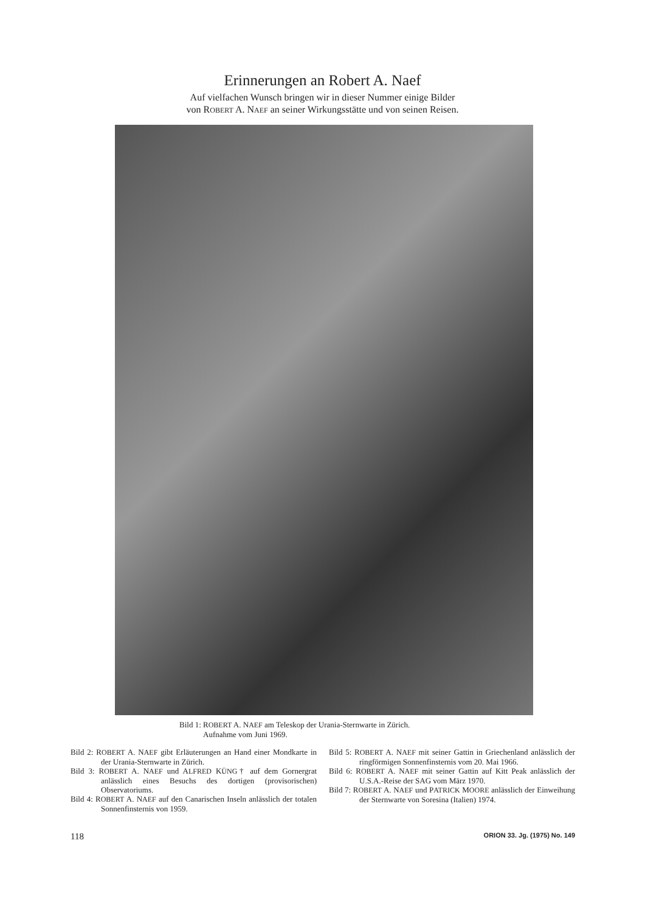Erinnerungen an Robert A. Naef
Auf vielfachen Wunsch bringen wir in dieser Nummer einige Bilder
von ROBERT A. NAEF an seiner Wirkungsstätte und von seinen Reisen.
Bild 1: ROBERT A. NAEF am Teleskop der Urania-Sternwarte in Zürich.
Aufnahme vom Juni 1969.
Bild 2: ROBERT A. NAEF gibt Erläuterungen an Hand einer Mondkarte in der Urania-Sternwarte in Zürich.
Bild 3: ROBERT A. NAEF und ALFRED KÜNG† auf dem Gornergrat anlässlich eines Besuchs des dortigen (provisorischen) Observatoriums.
Bild 4: ROBERT A. NAEF auf den Canarischen Inseln anlässlich der totalen Sonnenfinsternis von 1959.
Bild 5: ROBERT A. NAEF mit seiner Gattin in Griechenland anlässlich der ringförmigen Sonnenfinsternis vom 20. Mai 1966.
Bild 6: ROBERT A. NAEF mit seiner Gattin auf Kitt Peak anlässlich der U.S.A.-Reise der SAG vom März 1970.
Bild 7: ROBERT A. NAEF und PATRICK MOORE anlässlich der Einweihung der Sternwarte von Soresina (Italien) 1974.
118 ORION 33. Jg. (1975) No. 149